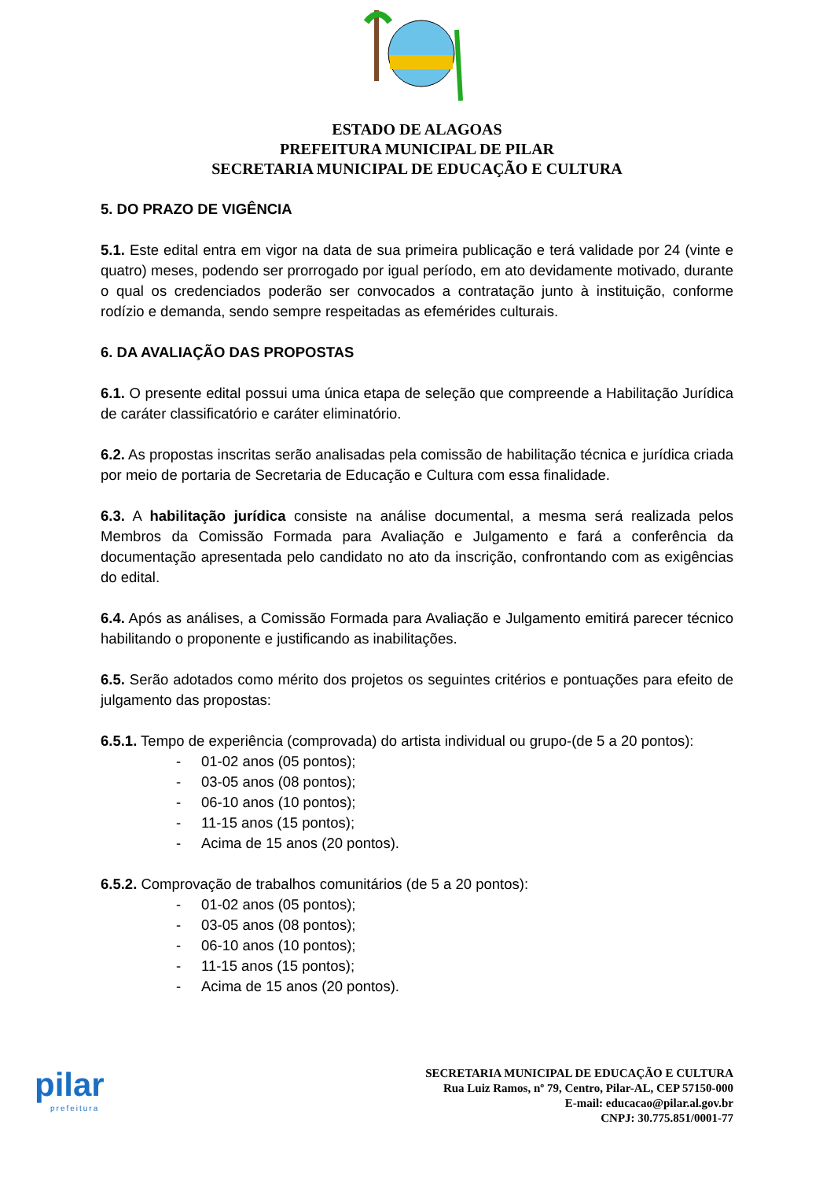ESTADO DE ALAGOAS
PREFEITURA MUNICIPAL DE PILAR
SECRETARIA MUNICIPAL DE EDUCAÇÃO E CULTURA
5. DO PRAZO DE VIGÊNCIA
5.1. Este edital entra em vigor na data de sua primeira publicação e terá validade por 24 (vinte e quatro) meses, podendo ser prorrogado por igual período, em ato devidamente motivado, durante o qual os credenciados poderão ser convocados a contratação junto à instituição, conforme rodízio e demanda, sendo sempre respeitadas as efemérides culturais.
6. DA AVALIAÇÃO DAS PROPOSTAS
6.1. O presente edital possui uma única etapa de seleção que compreende a Habilitação Jurídica de caráter classificatório e caráter eliminatório.
6.2. As propostas inscritas serão analisadas pela comissão de habilitação técnica e jurídica criada por meio de portaria de Secretaria de Educação e Cultura com essa finalidade.
6.3. A habilitação jurídica consiste na análise documental, a mesma será realizada pelos Membros da Comissão Formada para Avaliação e Julgamento e fará a conferência da documentação apresentada pelo candidato no ato da inscrição, confrontando com as exigências do edital.
6.4. Após as análises, a Comissão Formada para Avaliação e Julgamento emitirá parecer técnico habilitando o proponente e justificando as inabilitações.
6.5. Serão adotados como mérito dos projetos os seguintes critérios e pontuações para efeito de julgamento das propostas:
6.5.1. Tempo de experiência (comprovada) do artista individual ou grupo-(de 5 a 20 pontos):
- 01-02 anos (05 pontos);
- 03-05 anos (08 pontos);
- 06-10 anos (10 pontos);
- 11-15 anos (15 pontos);
- Acima de 15 anos (20 pontos).
6.5.2. Comprovação de trabalhos comunitários (de 5 a 20 pontos):
- 01-02 anos (05 pontos);
- 03-05 anos (08 pontos);
- 06-10 anos (10 pontos);
- 11-15 anos (15 pontos);
- Acima de 15 anos (20 pontos).
pilar
prefeitura
SECRETARIA MUNICIPAL DE EDUCAÇÃO E CULTURA
Rua Luiz Ramos, nº 79, Centro, Pilar-AL, CEP 57150-000
E-mail: educacao@pilar.al.gov.br
CNPJ: 30.775.851/0001-77